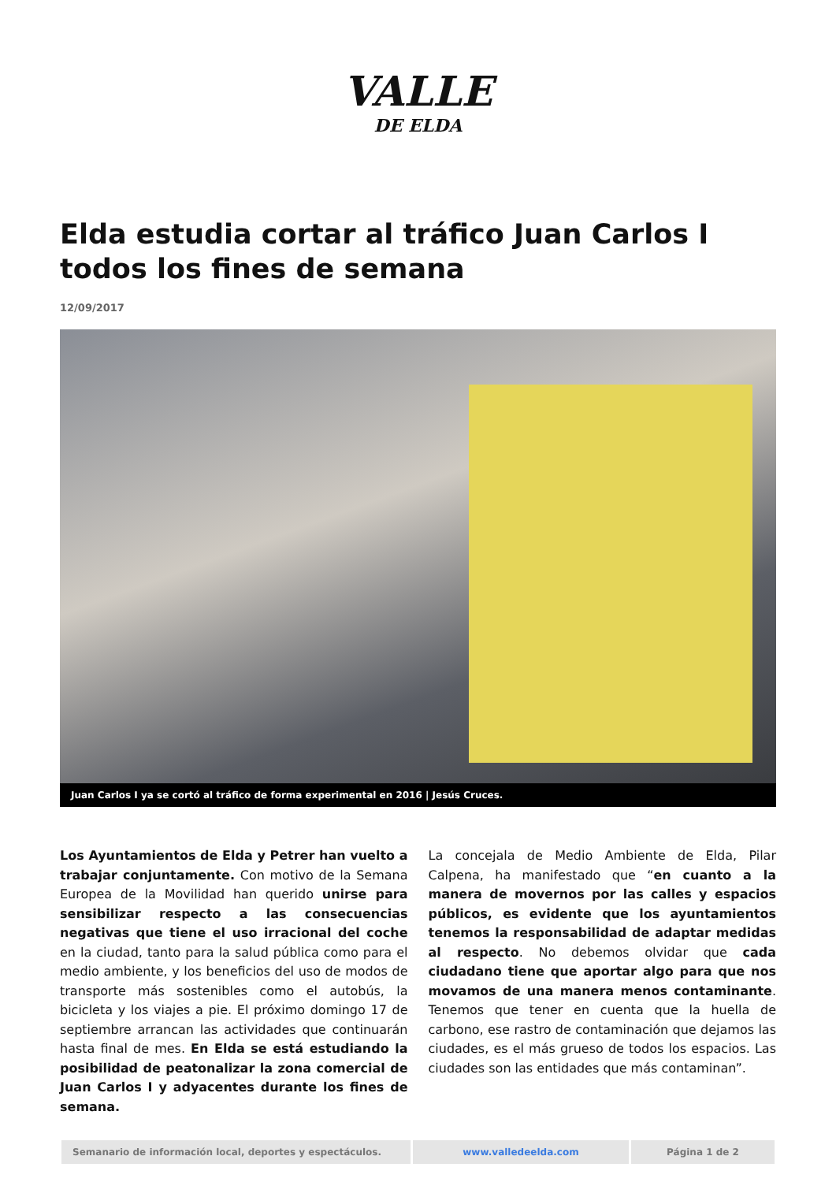VALLE
DE ELDA
Elda estudia cortar al tráfico Juan Carlos I todos los fines de semana
12/09/2017
Juan Carlos I ya se cortó al tráfico de forma experimental en 2016 | Jesús Cruces.
Los Ayuntamientos de Elda y Petrer han vuelto a trabajar conjuntamente. Con motivo de la Semana Europea de la Movilidad han querido unirse para sensibilizar respecto a las consecuencias negativas que tiene el uso irracional del coche en la ciudad, tanto para la salud pública como para el medio ambiente, y los beneficios del uso de modos de transporte más sostenibles como el autobús, la bicicleta y los viajes a pie. El próximo domingo 17 de septiembre arrancan las actividades que continuarán hasta final de mes. En Elda se está estudiando la posibilidad de peatonalizar la zona comercial de Juan Carlos I y adyacentes durante los fines de semana.
La concejala de Medio Ambiente de Elda, Pilar Calpena, ha manifestado que “en cuanto a la manera de movernos por las calles y espacios públicos, es evidente que los ayuntamientos tenemos la responsabilidad de adaptar medidas al respecto. No debemos olvidar que cada ciudadano tiene que aportar algo para que nos movamos de una manera menos contaminante. Tenemos que tener en cuenta que la huella de carbono, ese rastro de contaminación que dejamos las ciudades, es el más grueso de todos los espacios. Las ciudades son las entidades que más contaminan”.
Semanario de información local, deportes y espectáculos. www.valledeelda.com Página 1 de 2